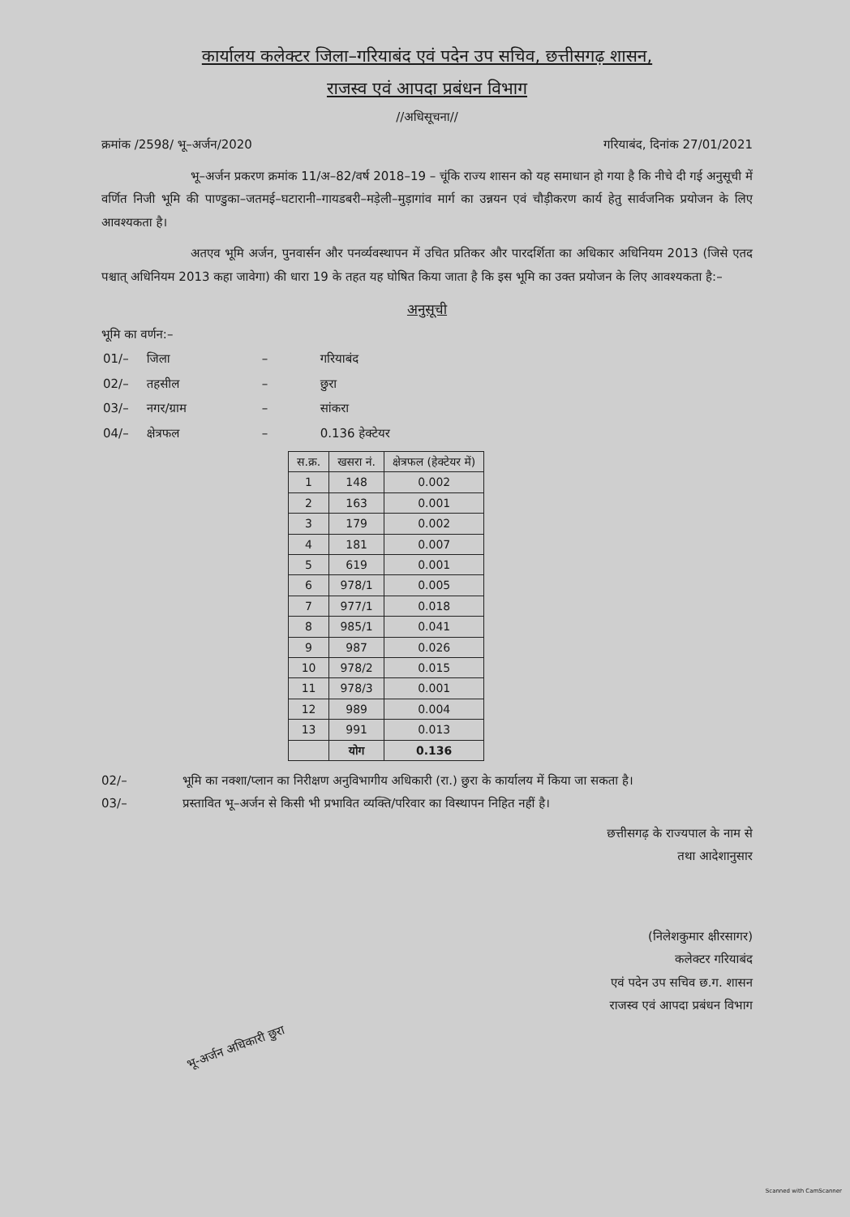कार्यालय कलेक्टर जिला–गरियाबंद एवं पदेन उप सचिव, छत्तीसगढ़ शासन,
राजस्व एवं आपदा प्रबंधन विभाग
//अधिसूचना//
क्रमांक /2598/ भू–अर्जन/2020 गरियाबंद, दिनांक 27/01/2021
भू–अर्जन प्रकरण क्रमांक 11/अ–82/वर्ष 2018–19 – चूंकि राज्य शासन को यह समाधान हो गया है कि नीचे दी गई अनुसूची में वर्णित निजी भूमि की पाण्डुका–जतमई–घटारानी–गायडबरी–मड़ेली–मुड़ागांव मार्ग का उन्नयन एवं चौड़ीकरण कार्य हेतु सार्वजनिक प्रयोजन के लिए आवश्यकता है।
अतएव भूमि अर्जन, पुनवार्सन और पनर्व्यवस्थापन में उचित प्रतिकर और पारदर्शिता का अधिकार अधिनियम 2013 (जिसे एतद पश्चात् अधिनियम 2013 कहा जावेगा) की धारा 19 के तहत यह घोषित किया जाता है कि इस भूमि का उक्त प्रयोजन के लिए आवश्यकता है:–
अनुसूची
भूमि का वर्णन:–
| 01/– | जिला | – | गरियाबंद |
| 02/– | तहसील | – | छुरा |
| 03/– | नगर/ग्राम | – | सांकरा |
| 04/– | क्षेत्रफल | – | 0.136 हेक्टेयर |
| स.क्र. | खसरा नं. | क्षेत्रफल (हेक्टेयर में) |
| --- | --- | --- |
| 1 | 148 | 0.002 |
| 2 | 163 | 0.001 |
| 3 | 179 | 0.002 |
| 4 | 181 | 0.007 |
| 5 | 619 | 0.001 |
| 6 | 978/1 | 0.005 |
| 7 | 977/1 | 0.018 |
| 8 | 985/1 | 0.041 |
| 9 | 987 | 0.026 |
| 10 | 978/2 | 0.015 |
| 11 | 978/3 | 0.001 |
| 12 | 989 | 0.004 |
| 13 | 991 | 0.013 |
| | योग | 0.136 |
02/– भूमि का नक्शा/प्लान का निरीक्षण अनुविभागीय अधिकारी (रा.) छुरा के कार्यालय में किया जा सकता है।
03/– प्रस्तावित भू–अर्जन से किसी भी प्रभावित व्यक्ति/परिवार का विस्थापन निहित नहीं है।
छत्तीसगढ़ के राज्यपाल के नाम से
तथा आदेशानुसार
(निलेशकुमार क्षीरसागर)
कलेक्टर गरियाबंद
एवं पदेन उप सचिव छ.ग. शासन
राजस्व एवं आपदा प्रबंधन विभाग
भू-अर्जन अधिकारी छुरा
Scanned with CamScanner